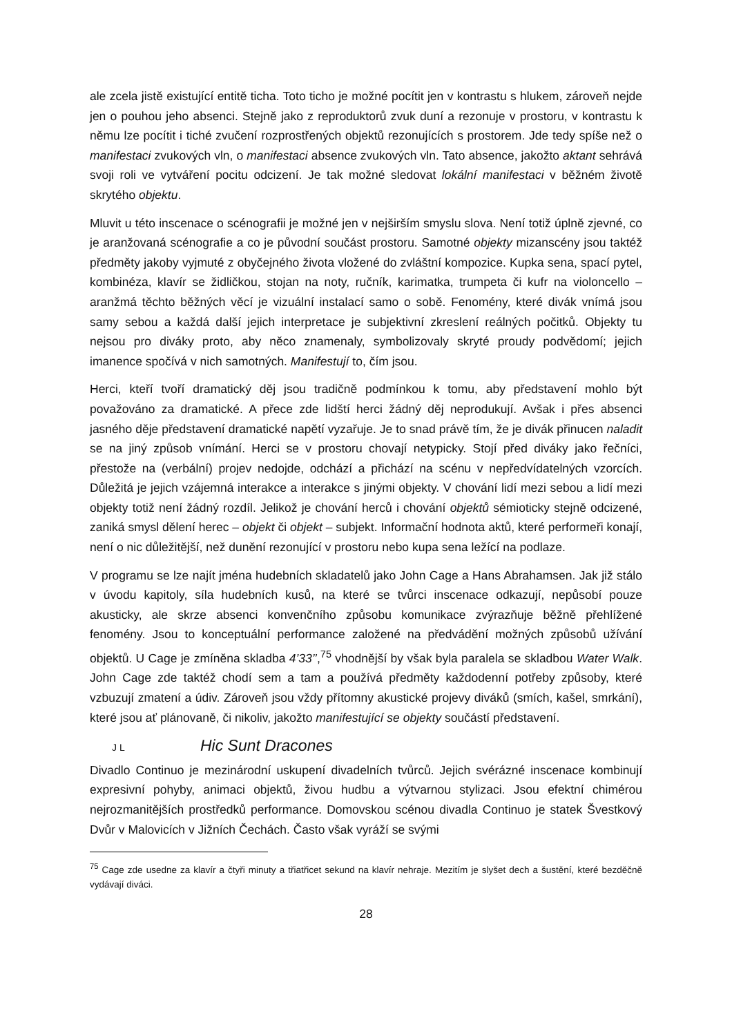ale zcela jistě existující entitě ticha. Toto ticho je možné pocítit jen v kontrastu s hlukem, zároveň nejde jen o pouhou jeho absenci. Stejně jako z reproduktorů zvuk duní a rezonuje v prostoru, v kontrastu k němu lze pocítit i tiché zvučení rozprostřených objektů rezonujících s prostorem. Jde tedy spíše než o manifestaci zvukových vln, o manifestaci absence zvukových vln. Tato absence, jakožto aktant sehrává svoji roli ve vytváření pocitu odcizení. Je tak možné sledovat lokální manifestaci v běžném životě skrytého objektu.
Mluvit u této inscenace o scénografii je možné jen v nejširším smyslu slova. Není totiž úplně zjevné, co je aranžovaná scénografie a co je původní součást prostoru. Samotné objekty mizanscény jsou taktéž předměty jakoby vyjmuté z obyčejného života vložené do zvláštní kompozice. Kupka sena, spací pytel, kombinéza, klavír se židličkou, stojan na noty, ručník, karimatka, trumpeta či kufr na violoncello – aranžmá těchto běžných věcí je vizuální instalací samo o sobě. Fenomény, které divák vnímá jsou samy sebou a každá další jejich interpretace je subjektivní zkreslení reálných počitků. Objekty tu nejsou pro diváky proto, aby něco znamenaly, symbolizovaly skryté proudy podvědomí; jejich imanence spočívá v nich samotných. Manifestují to, čím jsou.
Herci, kteří tvoří dramatický děj jsou tradičně podmínkou k tomu, aby představení mohlo být považováno za dramatické. A přece zde lidští herci žádný děj neprodukují. Avšak i přes absenci jasného děje představení dramatické napětí vyzařuje. Je to snad právě tím, že je divák přinucen naladit se na jiný způsob vnímání. Herci se v prostoru chovají netypicky. Stojí před diváky jako řečníci, přestože na (verbální) projev nedojde, odchází a přichází na scénu v nepředvídatelných vzorcích. Důležitá je jejich vzájemná interakce a interakce s jinými objekty. V chování lidí mezi sebou a lidí mezi objekty totiž není žádný rozdíl. Jelikož je chování herců i chování objektů sémioticky stejně odcizené, zaniká smysl dělení herec – objekt či objekt – subjekt. Informační hodnota aktů, které performeři konají, není o nic důležitější, než dunění rezonující v prostoru nebo kupa sena ležící na podlaze.
V programu se lze najít jména hudebních skladatelů jako John Cage a Hans Abrahamsen. Jak již stálo v úvodu kapitoly, síla hudebních kusů, na které se tvůrci inscenace odkazují, nepůsobí pouze akusticky, ale skrze absenci konvenčního způsobu komunikace zvýrazňuje běžně přehlížené fenomény. Jsou to konceptuální performance založené na předvádění možných způsobů užívání objektů. U Cage je zmíněna skladba 4’33’’,<sup>75</sup> vhodnější by však byla paralela se skladbou Water Walk. John Cage zde taktéž chodí sem a tam a používá předměty každodenní potřeby způsoby, které vzbuzují zmatení a údiv. Zároveň jsou vždy přítomny akustické projevy diváků (smích, kašel, smrkání), které jsou ať plánovaně, či nikoliv, jakožto manifestující se objekty součástí představení.
J L Hic Sunt Dracones
Divadlo Continuo je mezinárodní uskupení divadelních tvůrců. Jejich svérázné inscenace kombinují expresivní pohyby, animaci objektů, živou hudbu a výtvarnou stylizaci. Jsou efektní chimérou nejrozmanitějších prostředků performance. Domovskou scénou divadla Continuo je statek Švestkový Dvůr v Malovicích v Jižních Čechách. Často však vyráží se svými
<sup>75</sup> Cage zde usedne za klavír a čtyři minuty a třiatřicet sekund na klavír nehraje. Mezitím je slyšet dech a šustění, které bezděčně vydávají diváci.
28